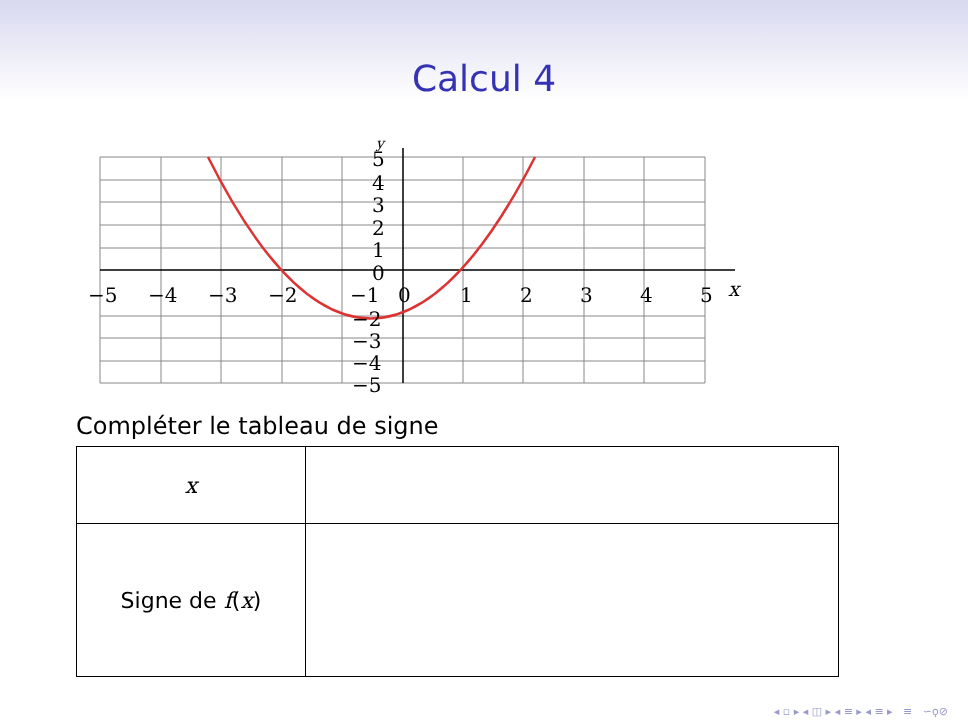Calcul 4
−5
−4
−3
−2
−1
0
1
2
3
4
5
x
5
4
3
2
1
0
−2
−3
−4
−5
y
Compléter le tableau de signe
| x | |
| Signe de f ( x ) | |
◂ ▫ ▸ ◂ ◫ ▸ ◂ ≡ ▸ ◂ ≡ ▸ ≡ ∽ϙ⊘